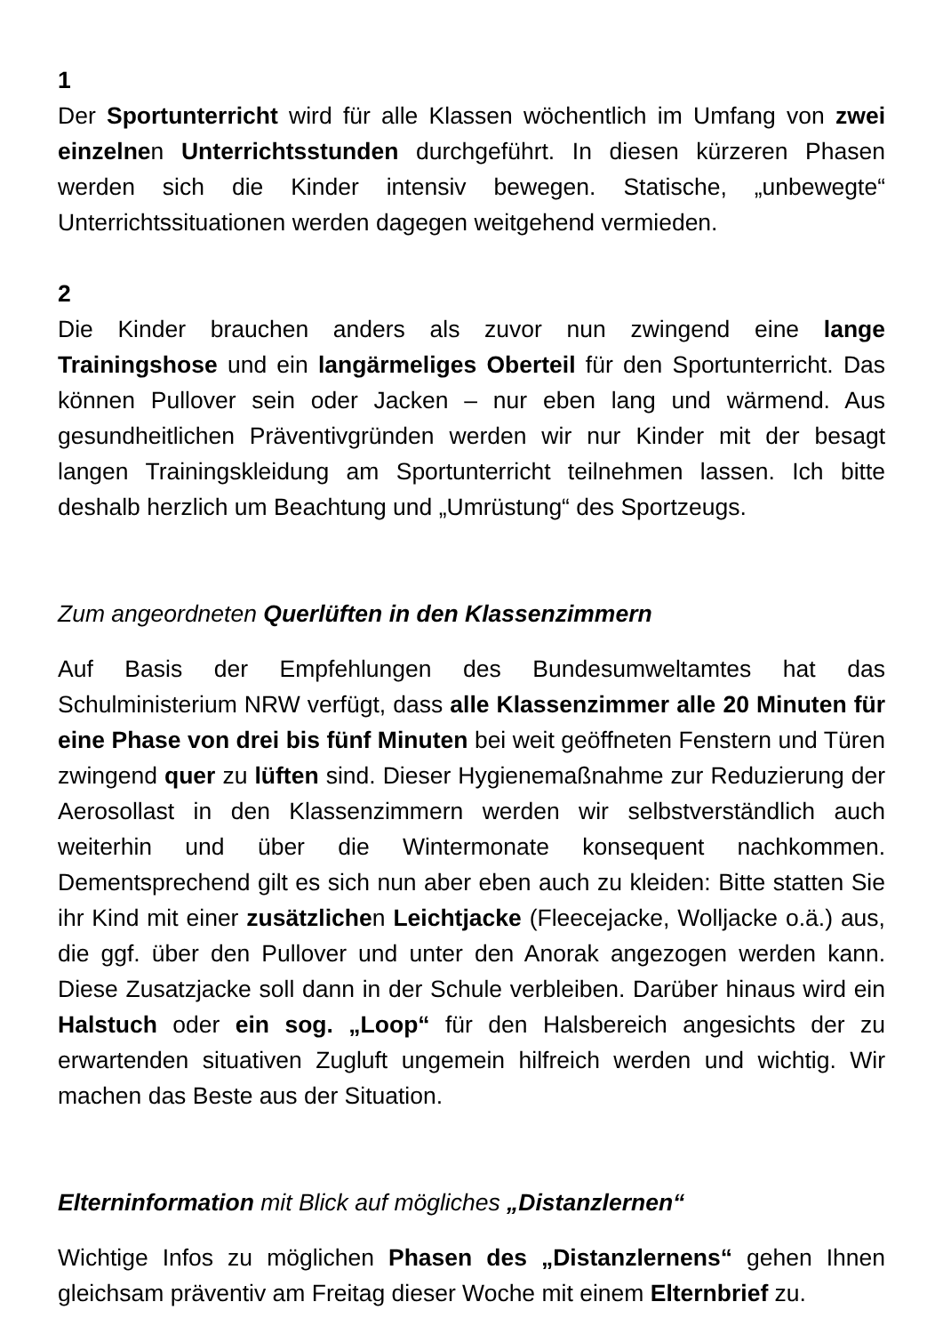1
Der Sportunterricht wird für alle Klassen wöchentlich im Umfang von zwei einzelnen Unterrichtsstunden durchgeführt. In diesen kürzeren Phasen werden sich die Kinder intensiv bewegen. Statische, „unbewegte“ Unterrichtssituationen werden dagegen weitgehend vermieden.
2
Die Kinder brauchen anders als zuvor nun zwingend eine lange Trainingshose und ein langärmeliges Oberteil für den Sportunterricht. Das können Pullover sein oder Jacken – nur eben lang und wärmend. Aus gesundheitlichen Präventivgründen werden wir nur Kinder mit der besagt langen Trainingskleidung am Sportunterricht teilnehmen lassen. Ich bitte deshalb herzlich um Beachtung und „Umrüstung“ des Sportzeugs.
Zum angeordneten Querlüften in den Klassenzimmern
Auf Basis der Empfehlungen des Bundesumweltamtes hat das Schulministerium NRW verfügt, dass alle Klassenzimmer alle 20 Minuten für eine Phase von drei bis fünf Minuten bei weit geöffneten Fenstern und Türen zwingend quer zu lüften sind. Dieser Hygienemaßnahme zur Reduzierung der Aerosollast in den Klassenzimmern werden wir selbstverständlich auch weiterhin und über die Wintermonate konsequent nachkommen. Dementsprechend gilt es sich nun aber eben auch zu kleiden: Bitte statten Sie ihr Kind mit einer zusätzlichen Leichtjacke (Fleecejacke, Wolljacke o.ä.) aus, die ggf. über den Pullover und unter den Anorak angezogen werden kann. Diese Zusatzjacke soll dann in der Schule verbleiben. Darüber hinaus wird ein Halstuch oder ein sog. „Loop“ für den Halsbereich angesichts der zu erwartenden situativen Zugluft ungemein hilfreich werden und wichtig. Wir machen das Beste aus der Situation.
Elterninformation mit Blick auf mögliches „Distanzlernen“
Wichtige Infos zu möglichen Phasen des „Distanzlernens“ gehen Ihnen gleichsam präventiv am Freitag dieser Woche mit einem Elternbrief zu.